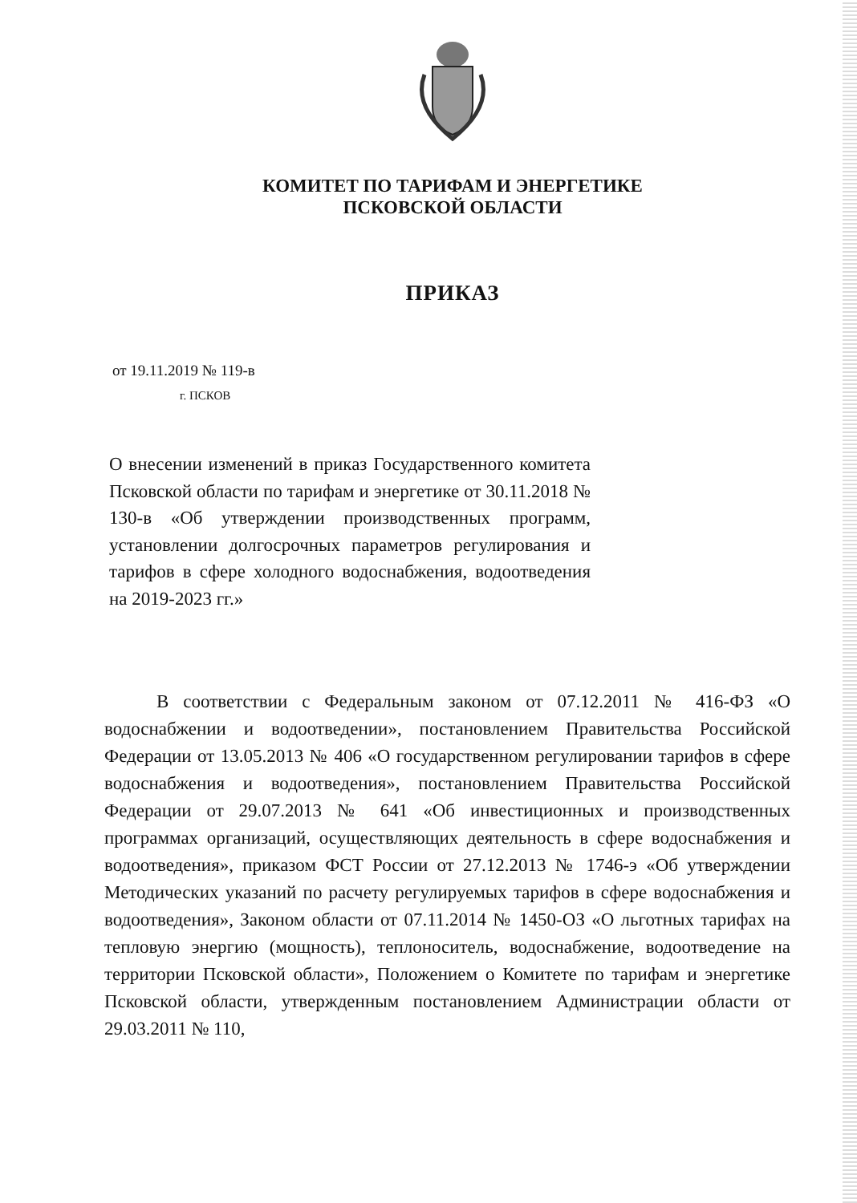КОМИТЕТ ПО ТАРИФАМ И ЭНЕРГЕТИКЕ
ПСКОВСКОЙ ОБЛАСТИ
ПРИКАЗ
от 19.11.2019 № 119-в
г. ПСКОВ
О внесении изменений в приказ Государственного комитета Псковской области по тарифам и энергетике от 30.11.2018 № 130-в «Об утверждении производственных программ, установлении долгосрочных параметров регулирования и тарифов в сфере холодного водоснабжения, водоотведения на 2019-2023 гг.»
В соответствии с Федеральным законом от 07.12.2011 № 416-ФЗ «О водоснабжении и водоотведении», постановлением Правительства Российской Федерации от 13.05.2013 № 406 «О государственном регулировании тарифов в сфере водоснабжения и водоотведения», постановлением Правительства Российской Федерации от 29.07.2013 № 641 «Об инвестиционных и производственных программах организаций, осуществляющих деятельность в сфере водоснабжения и водоотведения», приказом ФСТ России от 27.12.2013 № 1746-э «Об утверждении Методических указаний по расчету регулируемых тарифов в сфере водоснабжения и водоотведения», Законом области от 07.11.2014 № 1450-ОЗ «О льготных тарифах на тепловую энергию (мощность), теплоноситель, водоснабжение, водоотведение на территории Псковской области», Положением о Комитете по тарифам и энергетике Псковской области, утвержденным постановлением Администрации области от 29.03.2011 № 110,